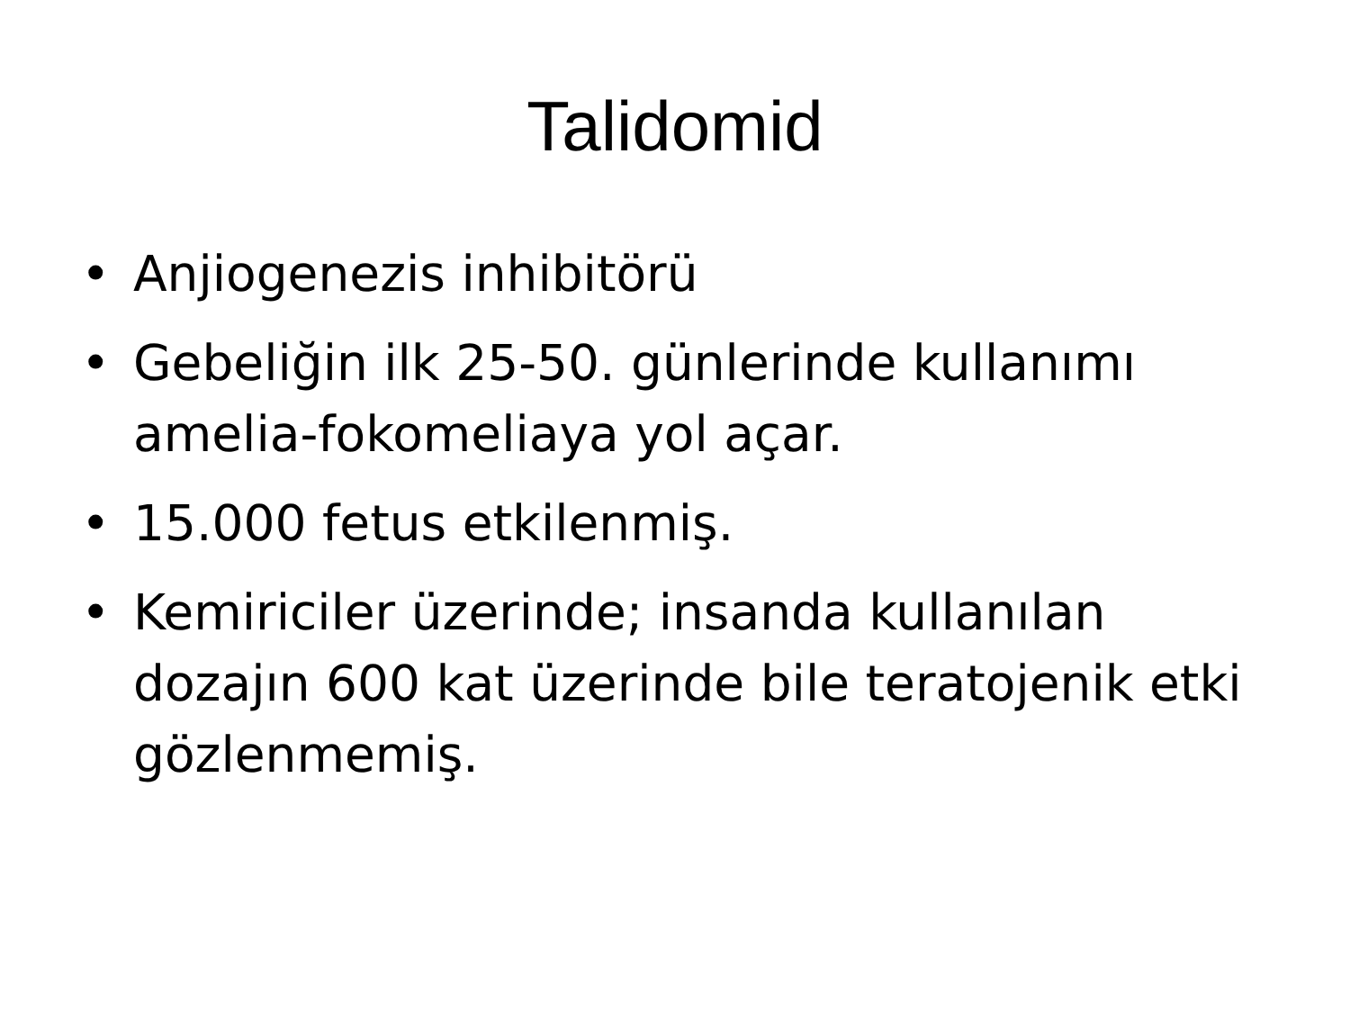Talidomid
• Anjiogenezis inhibitörü
• Gebeliğin ilk 25-50. günlerinde kullanımı amelia-fokomeliaya yol açar.
• 15.000 fetus etkilenmiş.
• Kemiriciler üzerinde; insanda kullanılan dozajın 600 kat üzerinde bile teratojenik etki gözlenmemiş.